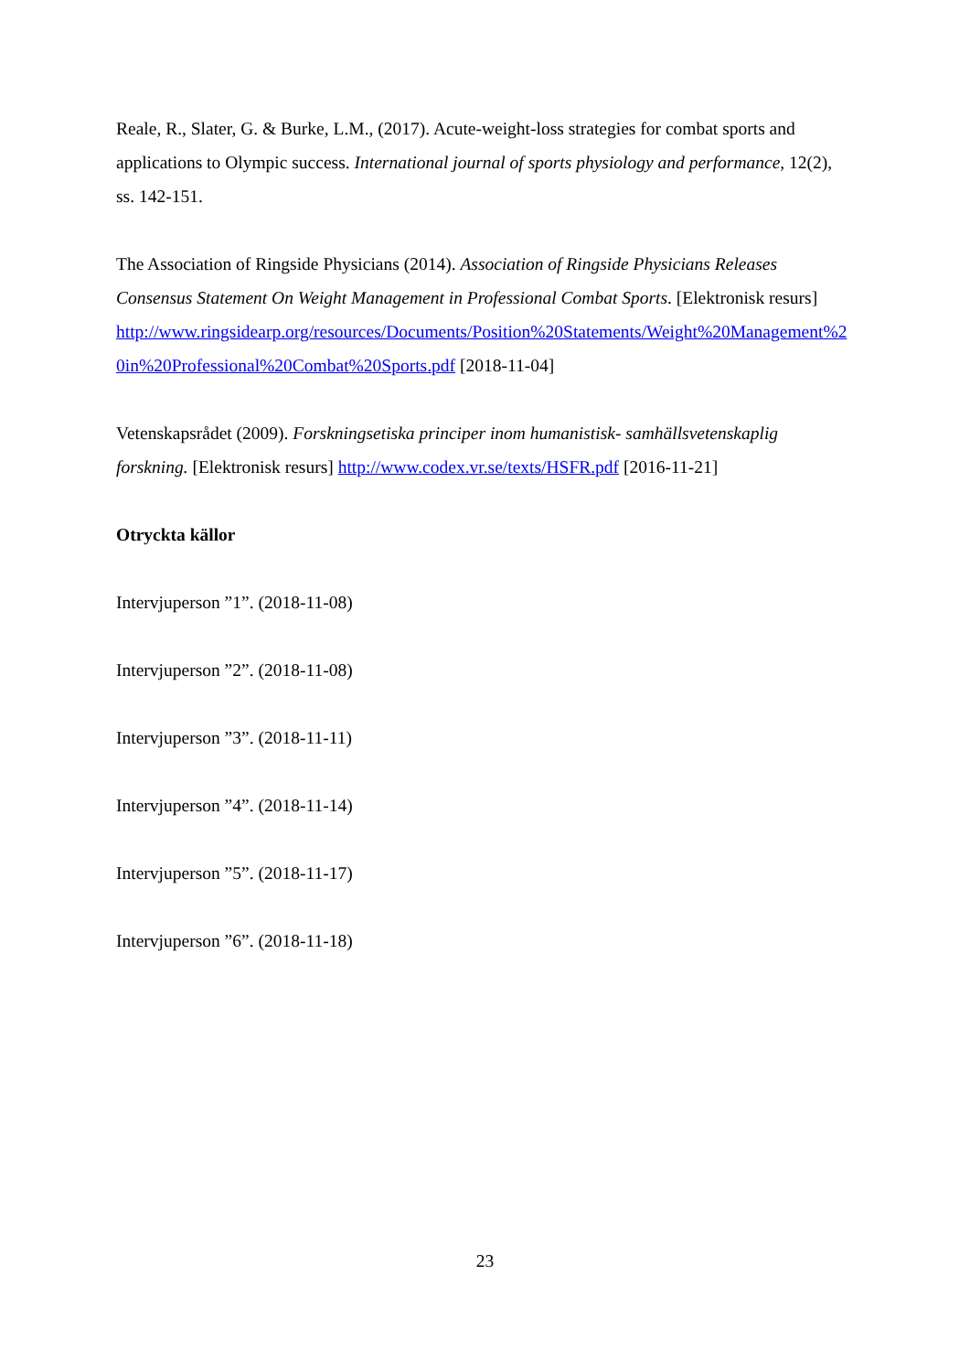Reale, R., Slater, G. & Burke, L.M., (2017). Acute-weight-loss strategies for combat sports and applications to Olympic success. International journal of sports physiology and performance, 12(2), ss. 142-151.
The Association of Ringside Physicians (2014). Association of Ringside Physicians Releases Consensus Statement On Weight Management in Professional Combat Sports. [Elektronisk resurs]
http://www.ringsidearp.org/resources/Documents/Position%20Statements/Weight%20Management%20in%20Professional%20Combat%20Sports.pdf [2018-11-04]
Vetenskapsrådet (2009). Forskningsetiska principer inom humanistisk- samhällsvetenskaplig forskning. [Elektronisk resurs] http://www.codex.vr.se/texts/HSFR.pdf [2016-11-21]
Otryckta källor
Intervjuperson ”1”. (2018-11-08)
Intervjuperson ”2”. (2018-11-08)
Intervjuperson ”3”. (2018-11-11)
Intervjuperson ”4”. (2018-11-14)
Intervjuperson ”5”. (2018-11-17)
Intervjuperson ”6”. (2018-11-18)
23